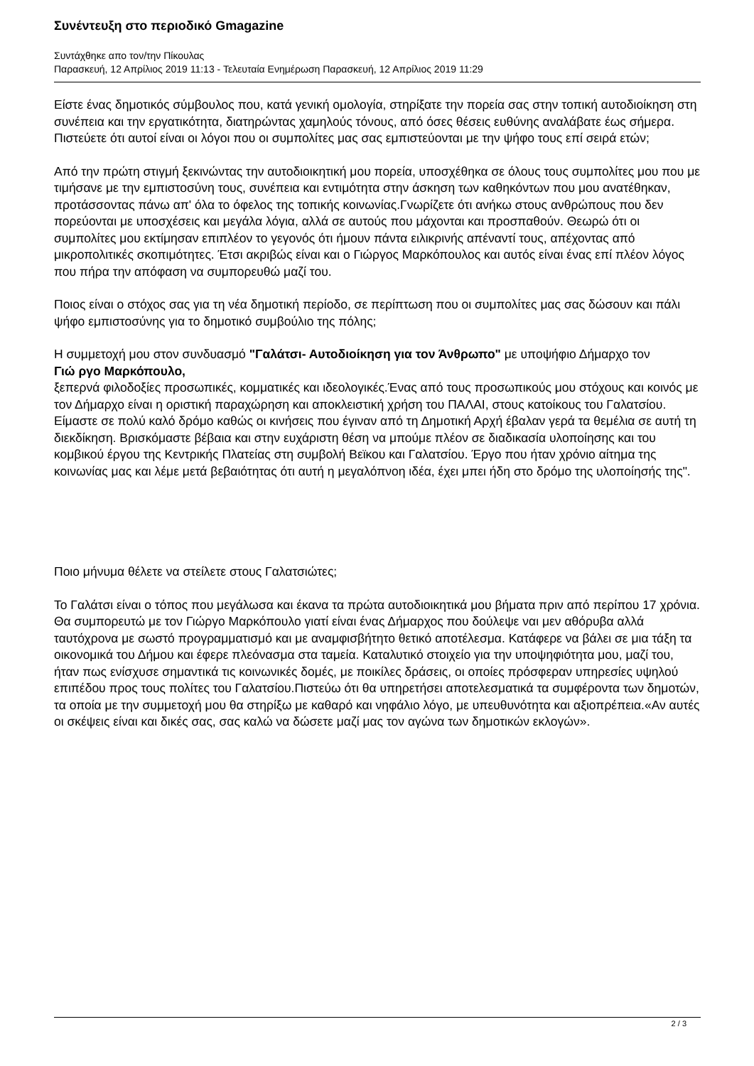Συνέντευξη στο περιοδικό Gmagazine
Συντάχθηκε απο τον/την Πίκουλας
Παρασκευή, 12 Απρίλιος 2019 11:13 - Τελευταία Ενημέρωση Παρασκευή, 12 Απρίλιος 2019 11:29
Είστε ένας δημοτικός σύμβουλος που, κατά γενική ομολογία, στηρίξατε την πορεία σας στην τοπική αυτοδιοίκηση στη συνέπεια και την εργατικότητα, διατηρώντας χαμηλούς τόνους, από όσες θέσεις ευθύνης αναλάβατε έως σήμερα. Πιστεύετε ότι αυτοί είναι οι λόγοι που οι συμπολίτες μας σας εμπιστεύονται με την ψήφο τους επί σειρά ετών;
Από την πρώτη στιγμή ξεκινώντας την αυτοδιοικητική μου πορεία, υποσχέθηκα σε όλους τους συμπολίτες μου που με τιμήσανε με την εμπιστοσύνη τους, συνέπεια και εντιμότητα στην άσκηση των καθηκόντων που μου ανατέθηκαν, προτάσσοντας πάνω απ' όλα το όφελος της τοπικής κοινωνίας.Γνωρίζετε ότι ανήκω στους ανθρώπους που δεν πορεύονται με υποσχέσεις και μεγάλα λόγια, αλλά σε αυτούς που μάχονται και προσπαθούν. Θεωρώ ότι οι συμπολίτες μου εκτίμησαν επιπλέον το γεγονός ότι ήμουν πάντα ειλικρινής απέναντί τους, απέχοντας από μικροπολιτικές σκοπιμότητες. Έτσι ακριβώς είναι και ο Γιώργος Μαρκόπουλος και αυτός είναι ένας επί πλέον λόγος που πήρα την απόφαση να συμπορευθώ μαζί του.
Ποιος είναι ο στόχος σας για τη νέα δημοτική περίοδο, σε περίπτωση που οι συμπολίτες μας σας δώσουν και πάλι ψήφο εμπιστοσύνης για το δημοτικό συμβούλιο της πόλης;
Η συμμετοχή μου στον συνδυασμό "Γαλάτσι- Αυτοδιοίκηση για τον Άνθρωπο" με υποψήφιο Δήμαρχο τον
Γιώ ργο Μαρκόπουλο,
ξεπερνά φιλοδοξίες προσωπικές, κομματικές και ιδεολογικές.Ένας από τους προσωπικούς μου στόχους και κοινός με τον Δήμαρχο είναι η οριστική παραχώρηση και αποκλειστική χρήση του ΠΑΛΑΙ, στους κατοίκους του Γαλατσίου. Είμαστε σε πολύ καλό δρόμο καθώς οι κινήσεις που έγιναν από τη Δημοτική Αρχή έβαλαν γερά τα θεμέλια σε αυτή τη διεκδίκηση. Βρισκόμαστε βέβαια και στην ευχάριστη θέση να μπούμε πλέον σε διαδικασία υλοποίησης και του κομβικού έργου της Κεντρικής Πλατείας στη συμβολή Βεϊκου και Γαλατσίου. Έργο που ήταν χρόνιο αίτημα της κοινωνίας μας και λέμε μετά βεβαιότητας ότι αυτή η μεγαλόπνοη ιδέα, έχει μπει ήδη στο δρόμο της υλοποίησής της".
Ποιο μήνυμα θέλετε να στείλετε στους Γαλατσιώτες;
Το Γαλάτσι είναι ο τόπος που μεγάλωσα και έκανα τα πρώτα αυτοδιοικητικά μου βήματα πριν από περίπου 17 χρόνια. Θα συμπορευτώ με τον Γιώργο Μαρκόπουλο γιατί είναι ένας Δήμαρχος που δούλεψε ναι μεν αθόρυβα αλλά ταυτόχρονα με σωστό προγραμματισμό και με αναμφισβήτητο θετικό αποτέλεσμα. Κατάφερε να βάλει σε μια τάξη τα οικονομικά του Δήμου και έφερε πλεόνασμα στα ταμεία. Καταλυτικό στοιχείο για την υποψηφιότητα μου, μαζί του, ήταν πως ενίσχυσε σημαντικά τις κοινωνικές δομές, με ποικίλες δράσεις, οι οποίες πρόσφεραν υπηρεσίες υψηλού επιπέδου προς τους πολίτες του Γαλατσίου.Πιστεύω ότι θα υπηρετήσει αποτελεσματικά τα συμφέροντα των δημοτών, τα οποία με την συμμετοχή μου θα στηρίξω με καθαρό και νηφάλιο λόγο, με υπευθυνότητα και αξιοπρέπεια.«Αν αυτές οι σκέψεις είναι και δικές σας, σας καλώ να δώσετε μαζί μας τον αγώνα των δημοτικών εκλογών».
2 / 3